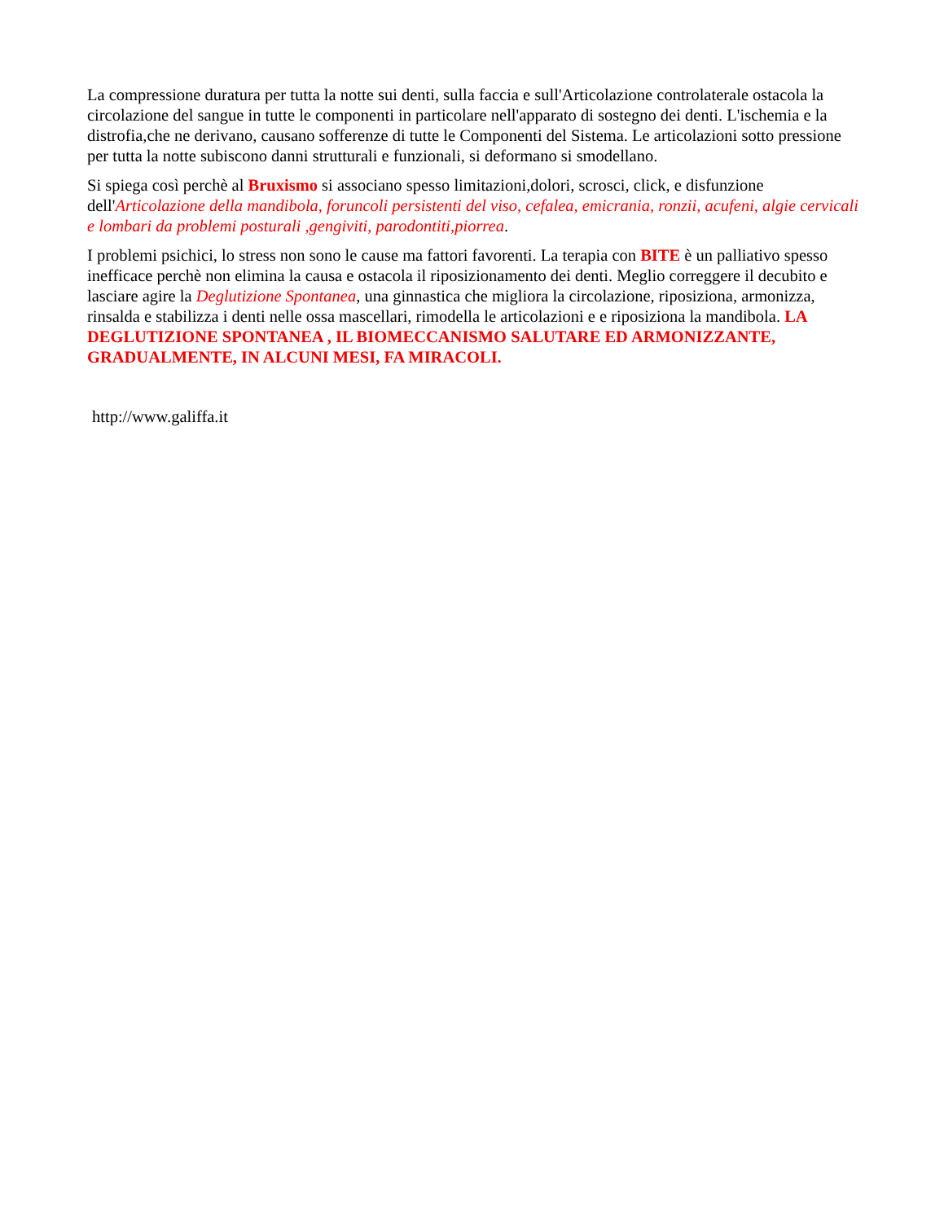La compressione duratura per tutta la notte sui denti, sulla faccia e sull'Articolazione controlaterale ostacola la circolazione del sangue in tutte le componenti in particolare nell'apparato di sostegno dei denti. L'ischemia e la distrofia,che ne derivano, causano sofferenze di tutte le Componenti del Sistema. Le articolazioni sotto pressione per tutta la notte subiscono danni strutturali e funzionali, si deformano si smodellano.
Si spiega così perchè al Bruxismo si associano spesso limitazioni,dolori, scrosci, click, e disfunzione dell'Articolazione della mandibola, foruncoli persistenti del viso, cefalea, emicrania, ronzii, acufeni, algie cervicali e lombari da problemi posturali ,gengiviti, parodontiti,piorrea.
I problemi psichici, lo stress non sono le cause ma fattori favorenti. La terapia con BITE è un palliativo spesso inefficace perchè non elimina la causa e ostacola il riposizionamento dei denti. Meglio correggere il decubito e lasciare agire la Deglutizione Spontanea, una ginnastica che migliora la circolazione, riposiziona, armonizza, rinsalda e stabilizza i denti nelle ossa mascellari, rimodella le articolazioni e e riposiziona la mandibola. LA DEGLUTIZIONE SPONTANEA , IL BIOMECCANISMO SALUTARE ED ARMONIZZANTE, GRADUALMENTE, IN ALCUNI MESI, FA MIRACOLI.
http://www.galiffa.it